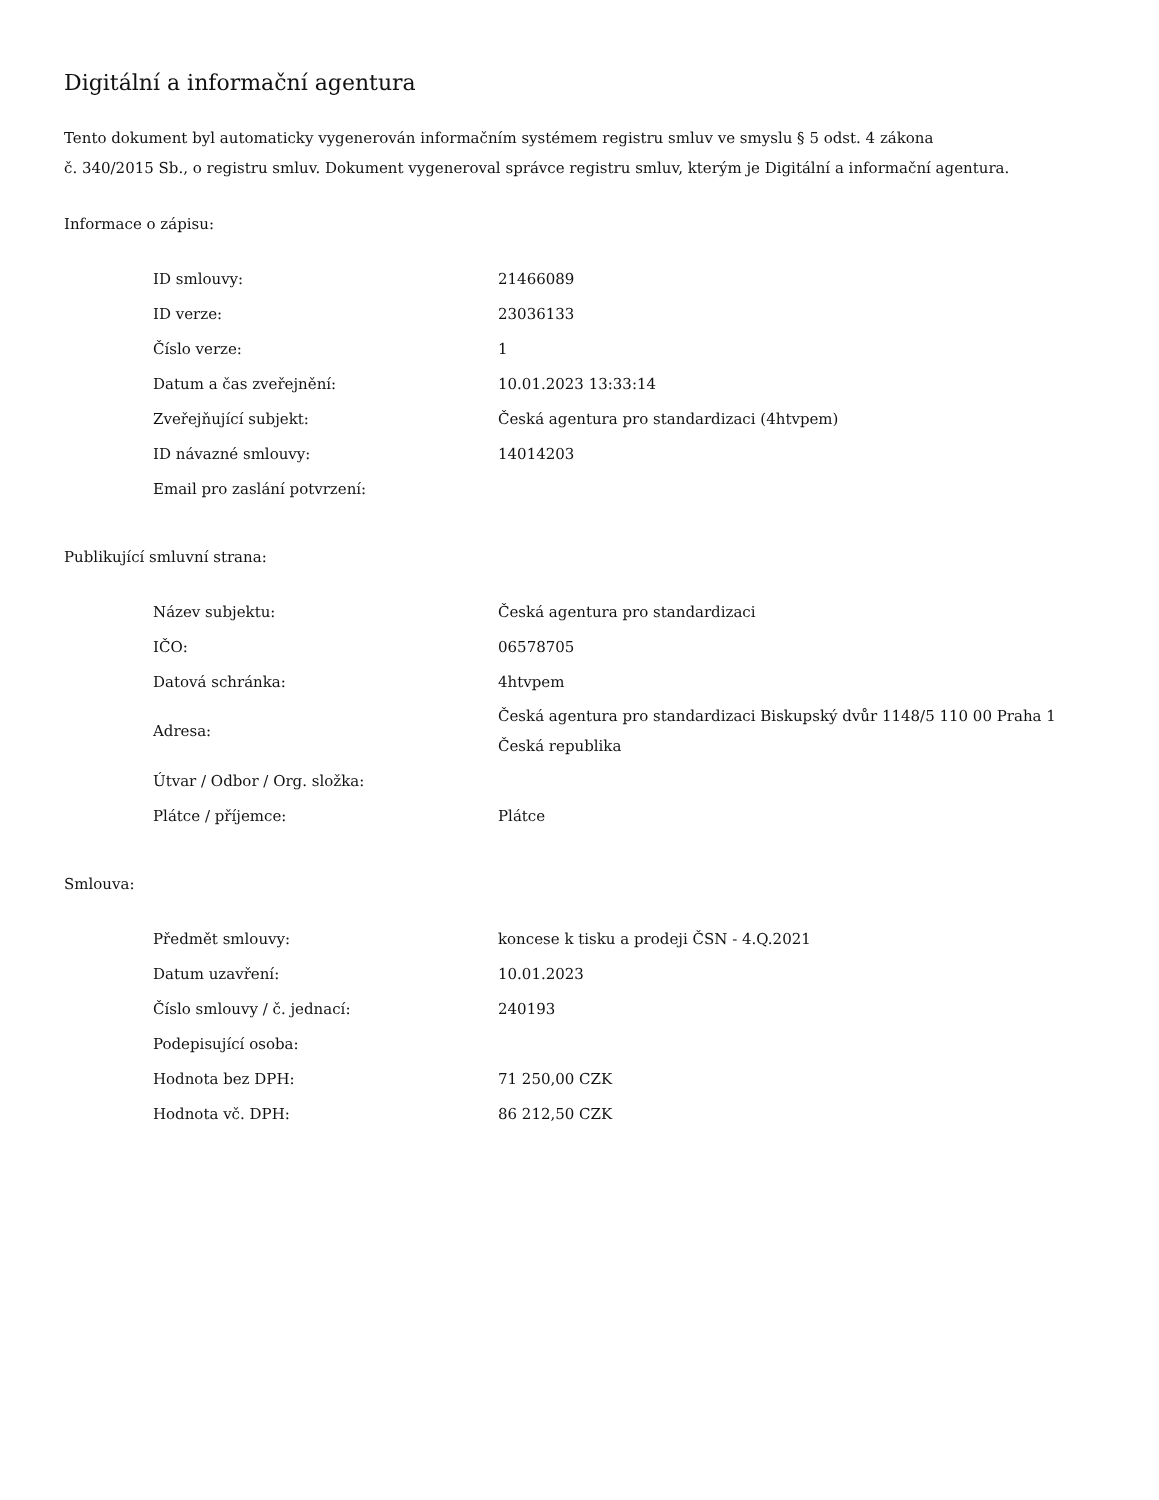Digitální a informační agentura
Tento dokument byl automaticky vygenerován informačním systémem registru smluv ve smyslu § 5 odst. 4 zákona
č. 340/2015 Sb., o registru smluv. Dokument vygeneroval správce registru smluv, kterým je Digitální a informační agentura.
Informace o zápisu:
| ID smlouvy: | 21466089 |
| ID verze: | 23036133 |
| Číslo verze: | 1 |
| Datum a čas zveřejnění: | 10.01.2023 13:33:14 |
| Zveřejňující subjekt: | Česká agentura pro standardizaci (4htvpem) |
| ID návazné smlouvy: | 14014203 |
| Email pro zaslání potvrzení: | |
Publikující smluvní strana:
| Název subjektu: | Česká agentura pro standardizaci |
| IČO: | 06578705 |
| Datová schránka: | 4htvpem |
| Adresa: | Česká agentura pro standardizaci Biskupský dvůr 1148/5 110 00 Praha 1 Česká republika |
| Útvar / Odbor / Org. složka: | |
| Plátce / příjemce: | Plátce |
Smlouva:
| Předmět smlouvy: | koncese k tisku a prodeji ČSN - 4.Q.2021 |
| Datum uzavření: | 10.01.2023 |
| Číslo smlouvy / č. jednací: | 240193 |
| Podepisující osoba: | |
| Hodnota bez DPH: | 71 250,00 CZK |
| Hodnota vč. DPH: | 86 212,50 CZK |